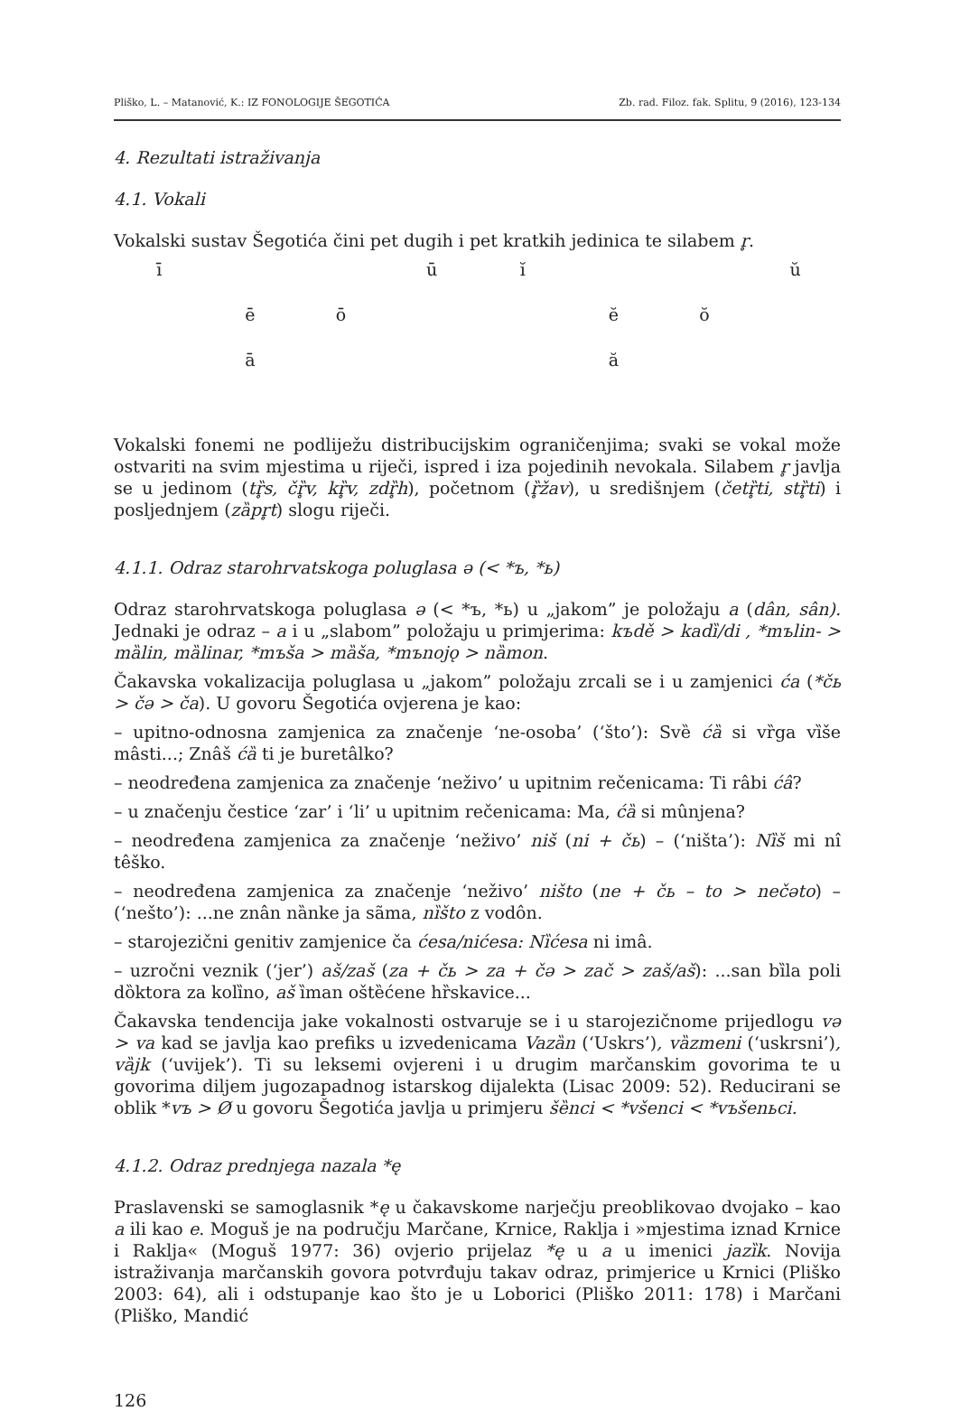Pliško, L. – Matanović, K.: IZ FONOLOGIJE ŠEGOTIĆA Zb. rad. Filoz. fak. Splitu, 9 (2016), 123-134
4. Rezultati istraživanja
4.1. Vokali
Vokalski sustav Šegotića čini pet dugih i pet kratkih jedinica te silabem r̥.
ī ūĭ ŭ ēō ĕŏ ā ă
Vokalski fonemi ne podliježu distribucijskim ograničenjima; svaki se vokal može ostvariti na svim mjestima u riječi, ispred i iza pojedinih nevokala. Silabem r̥ javlja se u jedinom (tȑ̥s, čȑ̥v, kȑ̥v, zdȑ̥h), početnom (ȑ̥žav), u središnjem (četȑ̥ti, stȑ̥ti) i posljednjem (zȁpr̥t) slogu riječi.
4.1.1. Odraz starohrvatskoga poluglasa ə (< *ъ, *ь)
Odraz starohrvatskoga poluglasa ə (< *ъ, *ь) u „jakom” je položaju a (dân, sân). Jednaki je odraz – a i u „slabom” položaju u primjerima: kъdě > kadȉ/di , *mъlin- > mȁlin, mȁlinar, *mъša > mȁša, *mъnojǫ > nȁmon.
Čakavska vokalizacija poluglasa u „jakom” položaju zrcali se i u zamjenici ća (*čь > čə > ča). U govoru Šegotića ovjerena je kao:
– upitno-odnosna zamjenica za značenje ‘ne-osoba’ (‘što’): Svȅ ćȁ si vȑga vȉše mâsti...; Znâš ćȁ ti je buretâlko?
– neodređena zamjenica za značenje ‘neživo’ u upitnim rečenicama: Ti râbi ćâ?
– u značenju čestice ‘zar’ i ‘li’ u upitnim rečenicama: Ma, ćȁ si mûnjena?
– neodređena zamjenica za značenje ‘neživo’ niš (ni + čь) – (‘ništa’): Nȉš mi nî têško.
– neodređena zamjenica za značenje ‘neživo’ ništo (ne + čь – to > nečəto) – (‘nešto’): ...ne znân nȁnke ja sãma, nȉšto z vodôn.
– starojezični genitiv zamjenice ča ćesa/nićesa: Nȉćesa ni imâ.
– uzročni veznik (‘jer’) aš/zaš (za + čь > za + čə > zač > zaš/aš): ...san bȉla poli dȍktora za kolȉno, aš ȉman oštȅćene hȑskavice...
Čakavska tendencija jake vokalnosti ostvaruje se i u starojezičnome prijedlogu və > va kad se javlja kao prefiks u izvedenicama Vazȁn (‘Uskrs’), vȁzmeni (‘uskrsni’), vȁjk (‘uvijek’). Ti su leksemi ovjereni i u drugim marčanskim govorima te u govorima diljem jugozapadnog istarskog dijalekta (Lisac 2009: 52). Reducirani se oblik *vъ > Ø u govoru Šegotića javlja u primjeru šȅnci < *všenci < *vъšenьci.
4.1.2. Odraz prednjega nazala *ę
Praslavenski se samoglasnik *ę u čakavskome narječju preoblikovao dvojako – kao a ili kao e. Moguš je na području Marčane, Krnice, Raklja i »mjestima iznad Krnice i Raklja« (Moguš 1977: 36) ovjerio prijelaz *ę u a u imenici jazȉk. Novija istraživanja marčanskih govora potvrđuju takav odraz, primjerice u Krnici (Pliško 2003: 64), ali i odstupanje kao što je u Loborici (Pliško 2011: 178) i Marčani (Pliško, Mandić
126